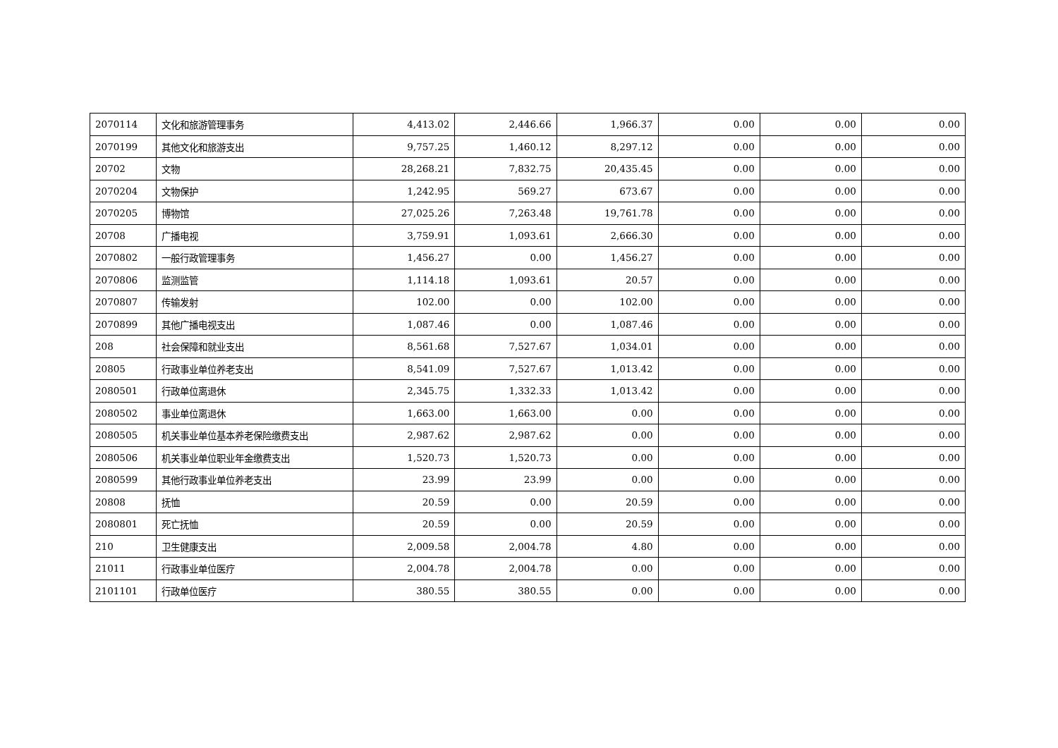| 2070114 | 文化和旅游管理事务 | 4,413.02 | 2,446.66 | 1,966.37 | 0.00 | 0.00 | 0.00 |
| 2070199 | 其他文化和旅游支出 | 9,757.25 | 1,460.12 | 8,297.12 | 0.00 | 0.00 | 0.00 |
| 20702 | 文物 | 28,268.21 | 7,832.75 | 20,435.45 | 0.00 | 0.00 | 0.00 |
| 2070204 | 文物保护 | 1,242.95 | 569.27 | 673.67 | 0.00 | 0.00 | 0.00 |
| 2070205 | 博物馆 | 27,025.26 | 7,263.48 | 19,761.78 | 0.00 | 0.00 | 0.00 |
| 20708 | 广播电视 | 3,759.91 | 1,093.61 | 2,666.30 | 0.00 | 0.00 | 0.00 |
| 2070802 | 一般行政管理事务 | 1,456.27 | 0.00 | 1,456.27 | 0.00 | 0.00 | 0.00 |
| 2070806 | 监测监管 | 1,114.18 | 1,093.61 | 20.57 | 0.00 | 0.00 | 0.00 |
| 2070807 | 传输发射 | 102.00 | 0.00 | 102.00 | 0.00 | 0.00 | 0.00 |
| 2070899 | 其他广播电视支出 | 1,087.46 | 0.00 | 1,087.46 | 0.00 | 0.00 | 0.00 |
| 208 | 社会保障和就业支出 | 8,561.68 | 7,527.67 | 1,034.01 | 0.00 | 0.00 | 0.00 |
| 20805 | 行政事业单位养老支出 | 8,541.09 | 7,527.67 | 1,013.42 | 0.00 | 0.00 | 0.00 |
| 2080501 | 行政单位离退休 | 2,345.75 | 1,332.33 | 1,013.42 | 0.00 | 0.00 | 0.00 |
| 2080502 | 事业单位离退休 | 1,663.00 | 1,663.00 | 0.00 | 0.00 | 0.00 | 0.00 |
| 2080505 | 机关事业单位基本养老保险缴费支出 | 2,987.62 | 2,987.62 | 0.00 | 0.00 | 0.00 | 0.00 |
| 2080506 | 机关事业单位职业年金缴费支出 | 1,520.73 | 1,520.73 | 0.00 | 0.00 | 0.00 | 0.00 |
| 2080599 | 其他行政事业单位养老支出 | 23.99 | 23.99 | 0.00 | 0.00 | 0.00 | 0.00 |
| 20808 | 抚恤 | 20.59 | 0.00 | 20.59 | 0.00 | 0.00 | 0.00 |
| 2080801 | 死亡抚恤 | 20.59 | 0.00 | 20.59 | 0.00 | 0.00 | 0.00 |
| 210 | 卫生健康支出 | 2,009.58 | 2,004.78 | 4.80 | 0.00 | 0.00 | 0.00 |
| 21011 | 行政事业单位医疗 | 2,004.78 | 2,004.78 | 0.00 | 0.00 | 0.00 | 0.00 |
| 2101101 | 行政单位医疗 | 380.55 | 380.55 | 0.00 | 0.00 | 0.00 | 0.00 |